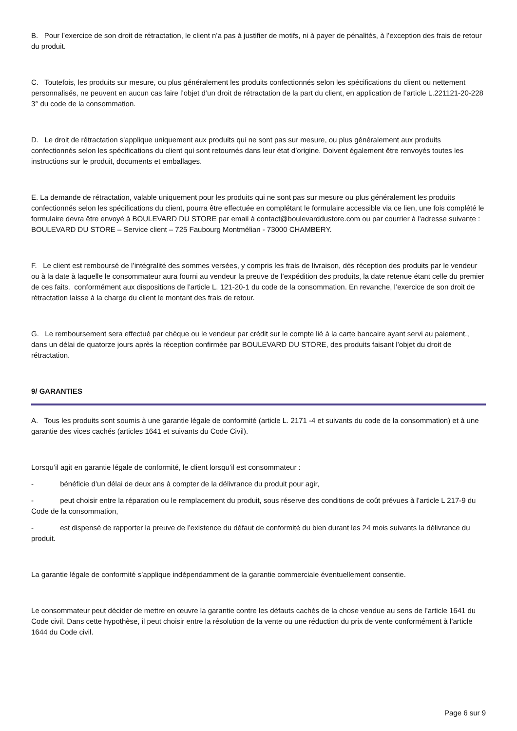B. Pour l’exercice de son droit de rétractation, le client n’a pas à justifier de motifs, ni à payer de pénalités, à l’exception des frais de retour du produit.
C. Toutefois, les produits sur mesure, ou plus généralement les produits confectionnés selon les spécifications du client ou nettement personnalisés, ne peuvent en aucun cas faire l’objet d’un droit de rétractation de la part du client, en application de l’article L.221121-20-228 3° du code de la consommation.
D. Le droit de rétractation s'applique uniquement aux produits qui ne sont pas sur mesure, ou plus généralement aux produits confectionnés selon les spécifications du client qui sont retournés dans leur état d’origine. Doivent également être renvoyés toutes les instructions sur le produit, documents et emballages.
E. La demande de rétractation, valable uniquement pour les produits qui ne sont pas sur mesure ou plus généralement les produits confectionnés selon les spécifications du client, pourra être effectuée en complétant le formulaire accessible via ce lien, une fois complété le formulaire devra être envoyé à BOULEVARD DU STORE par email à contact@boulevarddustore.com ou par courrier à l'adresse suivante : BOULEVARD DU STORE – Service client – 725 Faubourg Montmélian - 73000 CHAMBERY.
F. Le client est remboursé de l’intégralité des sommes versées, y compris les frais de livraison, dès réception des produits par le vendeur ou à la date à laquelle le consommateur aura fourni au vendeur la preuve de l’expédition des produits, la date retenue étant celle du premier de ces faits. conformément aux dispositions de l’article L. 121-20-1 du code de la consommation. En revanche, l’exercice de son droit de rétractation laisse à la charge du client le montant des frais de retour.
G. Le remboursement sera effectué par chèque ou le vendeur par crédit sur le compte lié à la carte bancaire ayant servi au paiement., dans un délai de quatorze jours après la réception confirmée par BOULEVARD DU STORE, des produits faisant l’objet du droit de rétractation.
9/ GARANTIES
A. Tous les produits sont soumis à une garantie légale de conformité (article L. 2171 -4 et suivants du code de la consommation) et à une garantie des vices cachés (articles 1641 et suivants du Code Civil).
Lorsqu’il agit en garantie légale de conformité, le client lorsqu’il est consommateur :
- bénéficie d’un délai de deux ans à compter de la délivrance du produit pour agir,
- peut choisir entre la réparation ou le remplacement du produit, sous réserve des conditions de coût prévues à l’article L 217-9 du Code de la consommation,
- est dispensé de rapporter la preuve de l’existence du défaut de conformité du bien durant les 24 mois suivants la délivrance du produit.
La garantie légale de conformité s’applique indépendamment de la garantie commerciale éventuellement consentie.
Le consommateur peut décider de mettre en œuvre la garantie contre les défauts cachés de la chose vendue au sens de l’article 1641 du Code civil. Dans cette hypothèse, il peut choisir entre la résolution de la vente ou une réduction du prix de vente conformément à l’article 1644 du Code civil.
Page 6 sur 9